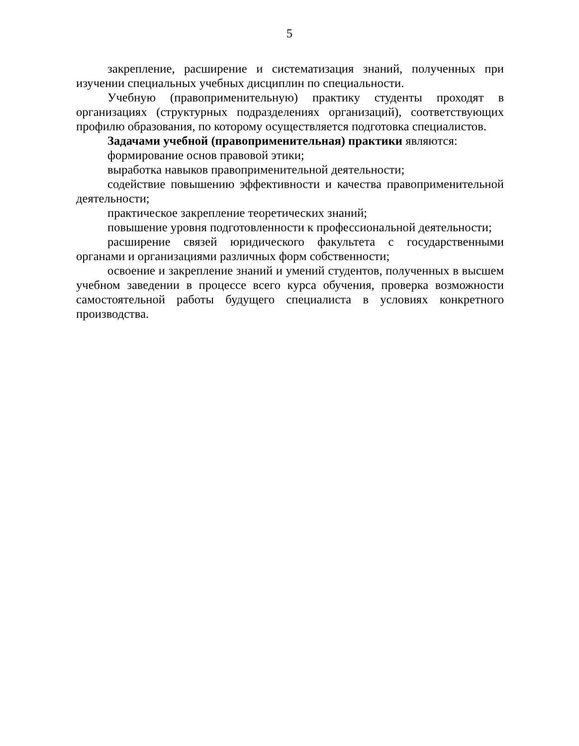5
закрепление, расширение и систематизация знаний, полученных при изучении специальных учебных дисциплин по специальности.
Учебную (правоприменительную) практику студенты проходят в организациях (структурных подразделениях организаций), соответствующих профилю образования, по которому осуществляется подготовка специалистов.
Задачами учебной (правоприменительная) практики являются:
формирование основ правовой этики;
выработка навыков правоприменительной деятельности;
содействие повышению эффективности и качества правоприменительной деятельности;
практическое закрепление теоретических знаний;
повышение уровня подготовленности к профессиональной деятельности;
расширение связей юридического факультета с государственными органами и организациями различных форм собственности;
освоение и закрепление знаний и умений студентов, полученных в высшем учебном заведении в процессе всего курса обучения, проверка возможности самостоятельной работы будущего специалиста в условиях конкретного производства.